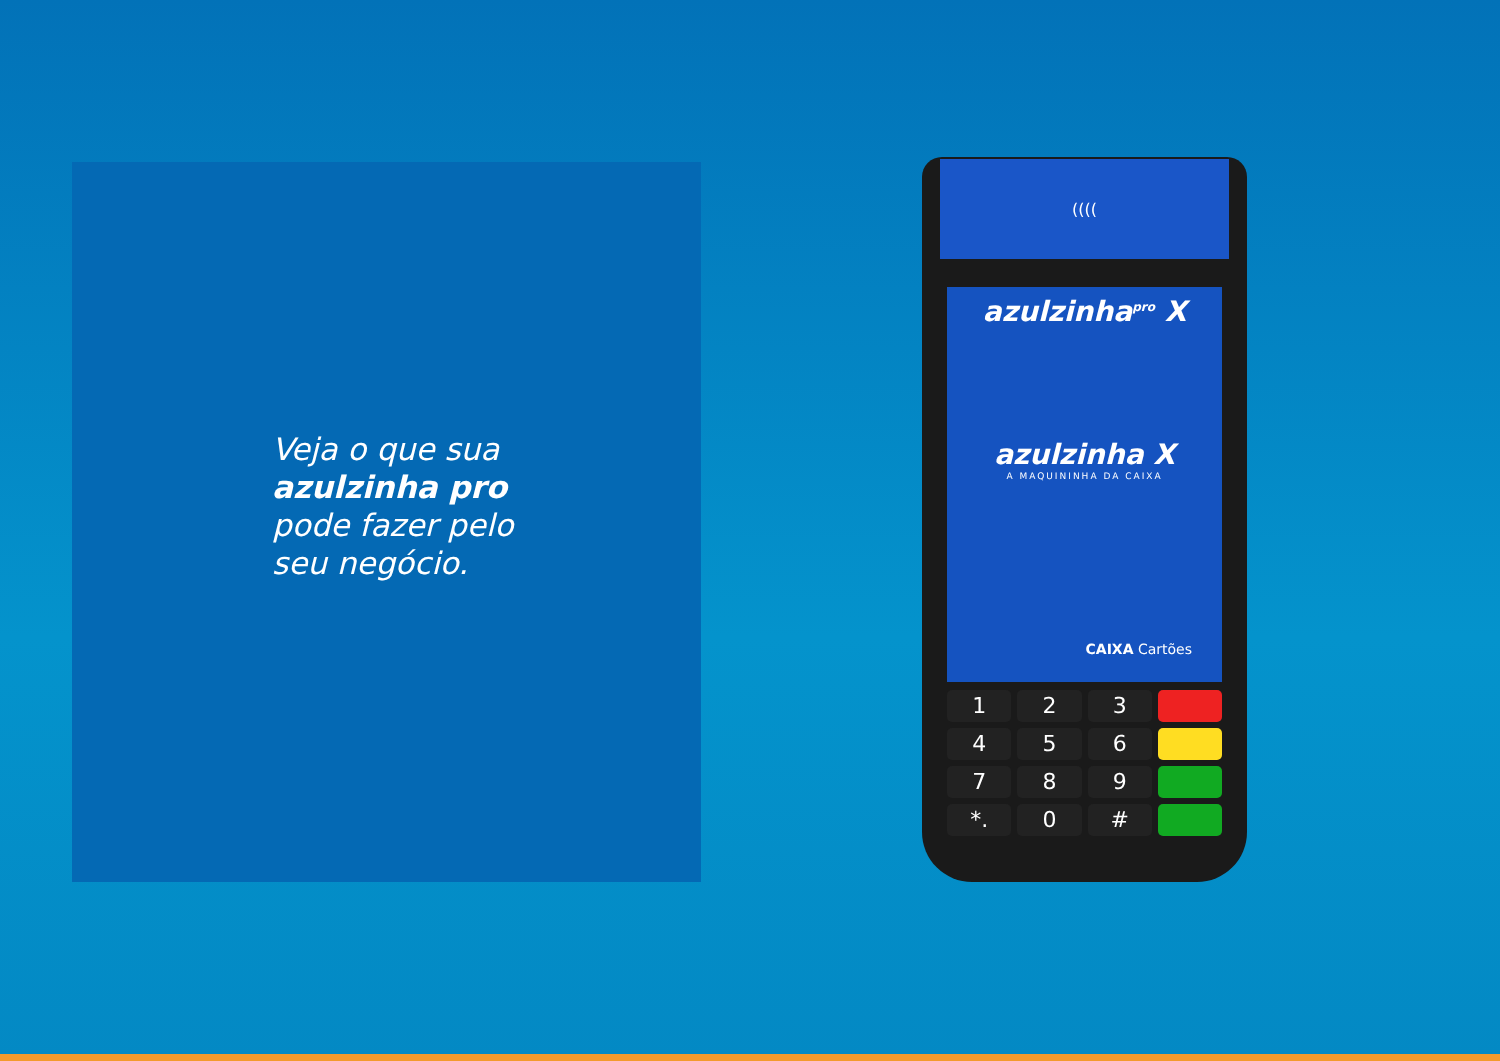Veja o que sua
azulzinha pro
pode fazer pelo
seu negócio.
((((
azulzinha<sup>pro</sup> X
azulzinha X
A MAQUININHA DA CAIXA
CAIXA Cartões
1
2
3
4
5
6
7
8
9
*.
0
#